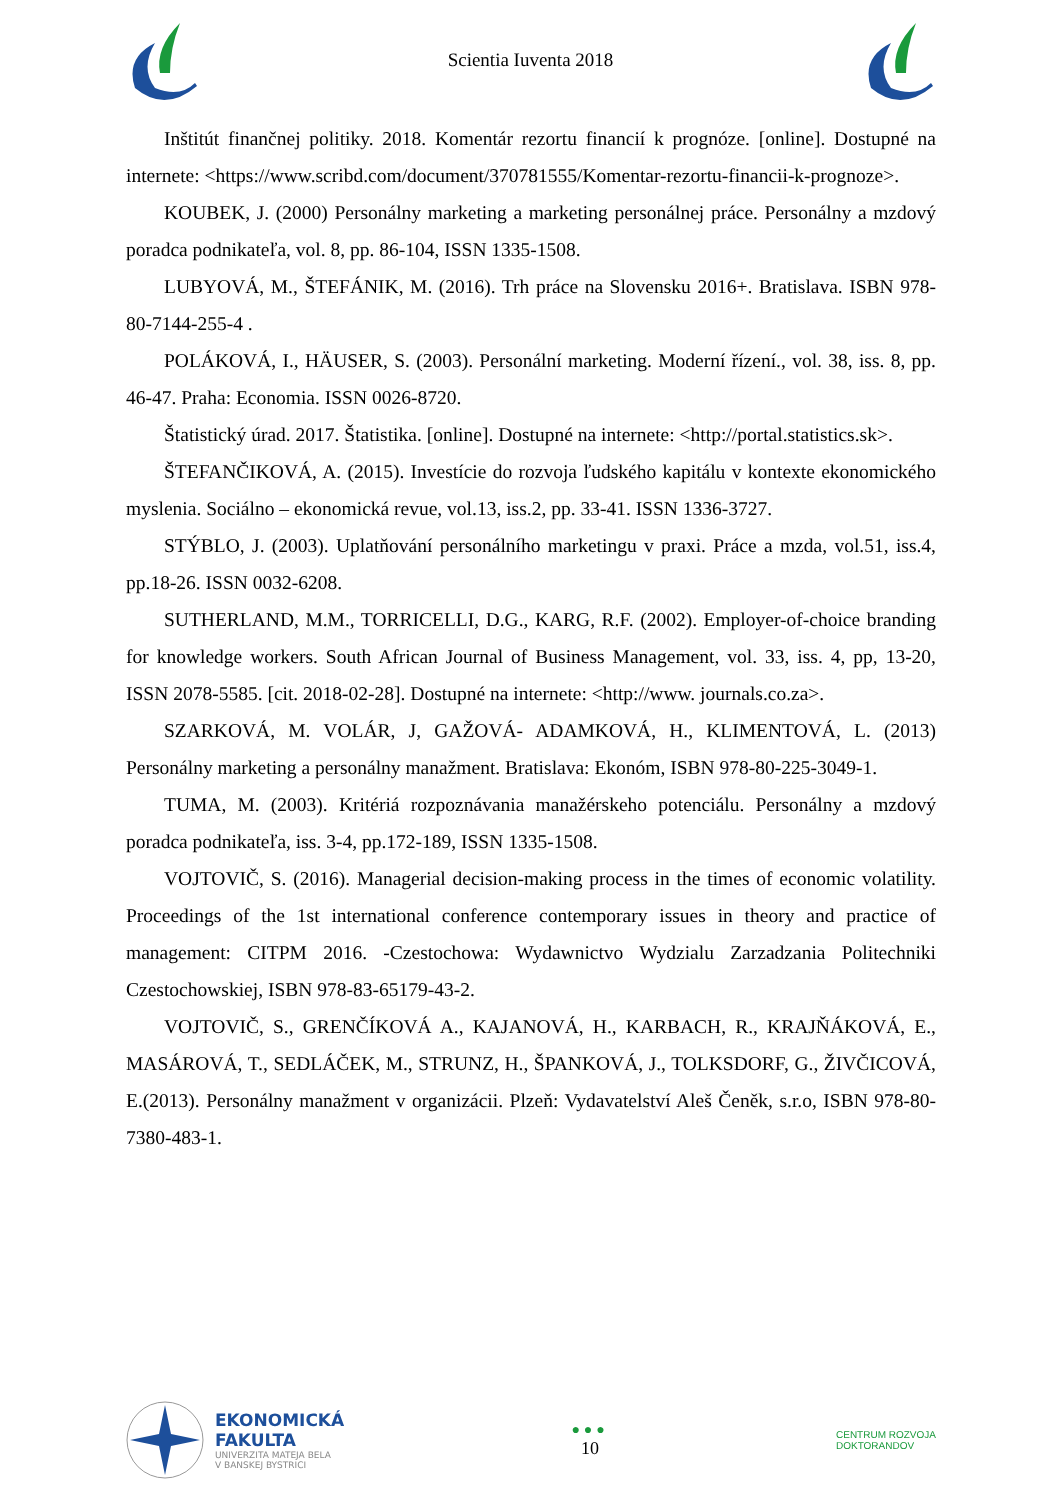Scientia Iuventa 2018
Inštitút finančnej politiky. 2018. Komentár rezortu financií k prognóze. [online]. Dostupné na internete: <https://www.scribd.com/document/370781555/Komentar-rezortu-financii-k-prognoze>.
KOUBEK, J. (2000) Personálny marketing a marketing personálnej práce. Personálny a mzdový poradca podnikateľa, vol. 8, pp. 86-104, ISSN 1335-1508.
LUBYOVÁ, M., ŠTEFÁNIK, M. (2016). Trh práce na Slovensku 2016+. Bratislava. ISBN 978-80-7144-255-4 .
POLÁKOVÁ, I., HÄUSER, S. (2003). Personální marketing. Moderní řízení., vol. 38, iss. 8, pp. 46-47. Praha: Economia. ISSN 0026-8720.
Štatistický úrad. 2017. Štatistika. [online]. Dostupné na internete: <http://portal.statistics.sk>.
ŠTEFANČIKOVÁ, A. (2015). Investície do rozvoja ľudského kapitálu v kontexte ekonomického myslenia. Sociálno – ekonomická revue, vol.13, iss.2, pp. 33-41. ISSN 1336-3727.
STÝBLO, J. (2003). Uplatňování personálního marketingu v praxi. Práce a mzda, vol.51, iss.4, pp.18-26. ISSN 0032-6208.
SUTHERLAND, M.M., TORRICELLI, D.G., KARG, R.F. (2002). Employer-of-choice branding for knowledge workers. South African Journal of Business Management, vol. 33, iss. 4, pp, 13-20, ISSN 2078-5585. [cit. 2018-02-28]. Dostupné na internete: <http://www. journals.co.za>.
SZARKOVÁ, M. VOLÁR, J, GAŽOVÁ- ADAMKOVÁ, H., KLIMENTOVÁ, L. (2013) Personálny marketing a personálny manažment. Bratislava: Ekonóm, ISBN 978-80-225-3049-1.
TUMA, M. (2003). Kritériá rozpoznávania manažérskeho potenciálu. Personálny a mzdový poradca podnikateľa, iss. 3-4, pp.172-189, ISSN 1335-1508.
VOJTOVIČ, S. (2016). Managerial decision-making process in the times of economic volatility. Proceedings of the 1st international conference contemporary issues in theory and practice of management: CITPM 2016. -Czestochowa: Wydawnictvo Wydzialu Zarzadzania Politechniki Czestochowskiej, ISBN 978-83-65179-43-2.
VOJTOVIČ, S., GRENČÍKOVÁ A., KAJANOVÁ, H., KARBACH, R., KRAJŇÁKOVÁ, E., MASÁROVÁ, T., SEDLÁČEK, M., STRUNZ, H., ŠPANKOVÁ, J., TOLKSDORF, G., ŽIVČICOVÁ, E.(2013). Personálny manažment v organizácii. Plzeň: Vydavatelství Aleš Čeněk, s.r.o, ISBN 978-80-7380-483-1.
EKONOMICKÁ
FAKULTA
UNIVERZITA MATEJA BELA
V BANSKEJ BYSTRICI
●●●
10
CENTRUM ROZVOJA
DOKTORANDOV